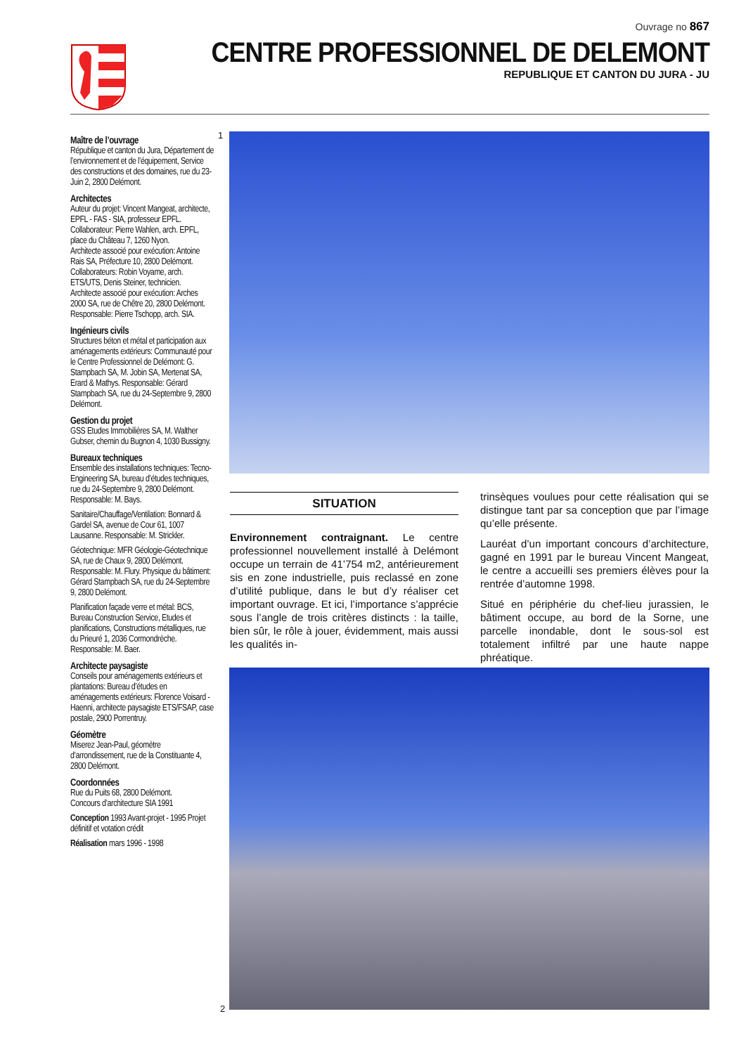Ouvrage no 867
CENTRE PROFESSIONNEL DE DELEMONT
REPUBLIQUE ET CANTON DU JURA - JU
Maître de l’ouvrage
République et canton du Jura, Département de l’environnement et de l’équipement, Service des constructions et des domaines, rue du 23-Juin 2, 2800 Delémont.
Architectes
Auteur du projet: Vincent Mangeat, architecte, EPFL - FAS - SIA, professeur EPFL. Collaborateur: Pierre Wahlen, arch. EPFL, place du Château 7, 1260 Nyon.
Architecte associé pour exécution: Antoine Rais SA, Préfecture 10, 2800 Delémont.
Collaborateurs: Robin Voyame, arch. ETS/UTS, Denis Steiner, technicien.
Architecte associé pour exécution: Arches 2000 SA, rue de Chêtre 20, 2800 Delémont. Responsable: Pierre Tschopp, arch. SIA.
Ingénieurs civils
Structures béton et métal et participation aux aménagements extérieurs: Communauté pour le Centre Professionnel de Delémont: G. Stampbach SA, M. Jobin SA, Mertenat SA, Erard & Mathys. Responsable: Gérard Stampbach SA, rue du 24-Septembre 9, 2800 Delémont.
Gestion du projet
GSS Etudes Immobilières SA, M. Walther Gubser, chemin du Bugnon 4, 1030 Bussigny.
Bureaux techniques
Ensemble des installations techniques: Tecno-Engineering SA, bureau d’études techniques, rue du 24-Septembre 9, 2800 Delémont. Responsable: M. Bays.
Sanitaire/Chauffage/Ventilation: Bonnard & Gardel SA, avenue de Cour 61, 1007 Lausanne. Responsable: M. Strickler.
Géotechnique: MFR Géologie-Géotechnique SA, rue de Chaux 9, 2800 Delémont. Responsable: M. Flury. Physique du bâtiment: Gérard Stampbach SA, rue du 24-Septembre 9, 2800 Delémont.
Planification façade verre et métal: BCS, Bureau Construction Service, Etudes et planifications, Constructions métalliques, rue du Prieuré 1, 2036 Cormondrèche. Responsable: M. Baer.
Architecte paysagiste
Conseils pour aménagements extérieurs et plantations: Bureau d’études en aménagements extérieurs: Florence Voisard - Haenni, architecte paysagiste ETS/FSAP, case postale, 2900 Porrentruy.
Géomètre
Miserez Jean-Paul, géomètre d’arrondissement, rue de la Constituante 4, 2800 Delémont.
Coordonnées
Rue du Puits 68, 2800 Delémont.
Concours d’architecture SIA 1991
Conception 1993 Avant-projet - 1995 Projet définitif et votation crédit
Réalisation mars 1996 - 1998
1
2
SITUATION
Environnement contraignant. Le centre professionnel nouvellement installé à Delémont occupe un terrain de 41’754 m2, antérieurement sis en zone industrielle, puis reclassé en zone d’utilité publique, dans le but d’y réaliser cet important ouvrage. Et ici, l’importance s’apprécie sous l’angle de trois critères distincts : la taille, bien sûr, le rôle à jouer, évidemment, mais aussi les qualités in-
trinsèques voulues pour cette réalisation qui se distingue tant par sa conception que par l’image qu’elle présente.
Lauréat d’un important concours d’architecture, gagné en 1991 par le bureau Vincent Mangeat, le centre a accueilli ses premiers élèves pour la rentrée d’automne 1998.
Situé en périphérie du chef-lieu jurassien, le bâtiment occupe, au bord de la Sorne, une parcelle inondable, dont le sous-sol est totalement infiltré par une haute nappe phréatique.